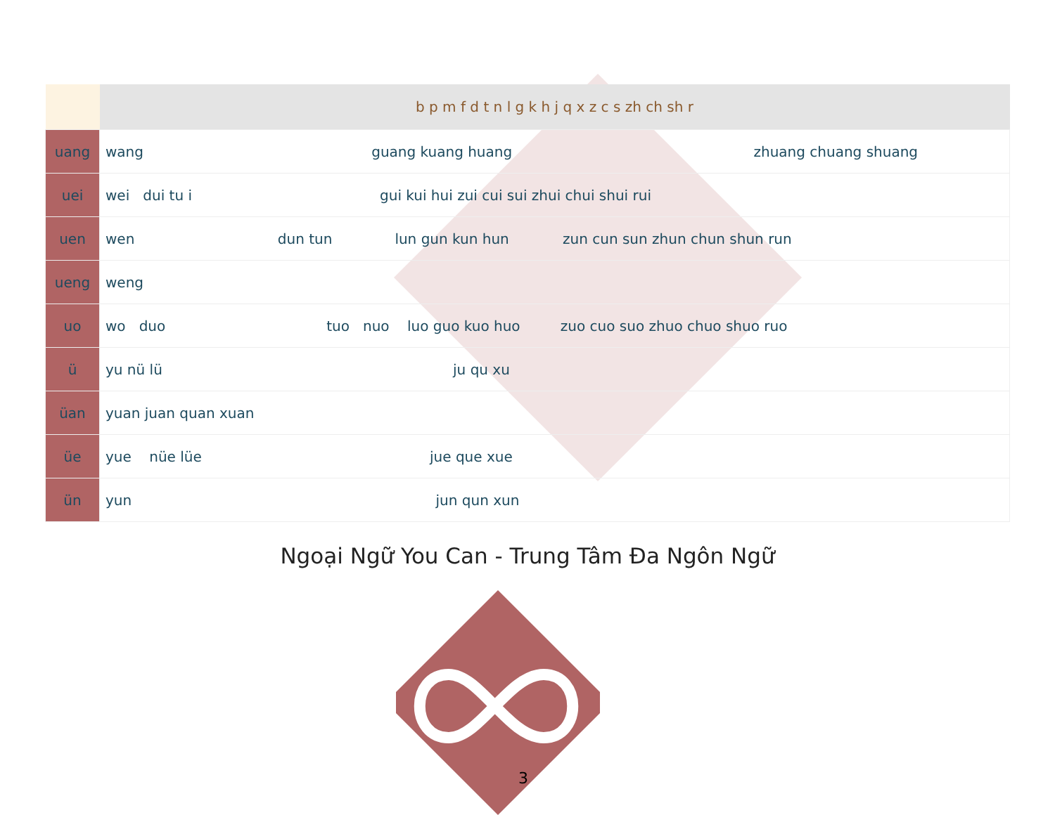| | b p m f d t n l g k h j q x z c s zh ch sh r |
| --- | --- |
| uang | wang guang kuang huang zhuang chuang shuang |
| uei | wei dui tu i gui kui hui zui cui sui zhui chui shui rui |
| uen | wen dun tun lun gun kun hun zun cun sun zhun chun shun run |
| ueng | weng |
| uo | wo duo tuo nuo luo guo kuo huo zuo cuo suo zhuo chuo shuo ruo |
| ü | yu nü lü ju qu xu |
| üan | yuan juan quan xuan |
| üe | yue nüe lüe jue que xue |
| ün | yun jun qun xun |
Ngoại Ngữ You Can - Trung Tâm Đa Ngôn Ngữ
3